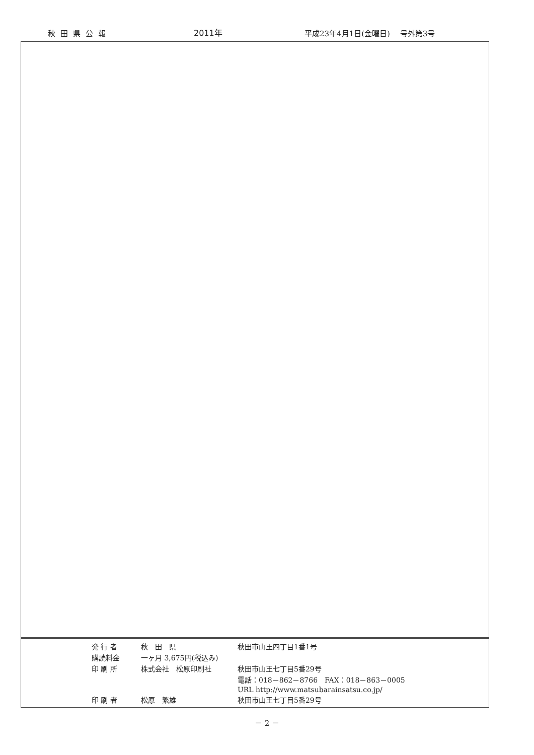秋田県公報 2011年 平成23年4月1日(金曜日)　 号外第3号
| 発 行 者 | 秋 田 県 | 秋田市山王四丁目1番1号 |
| 購読料金 | 一ヶ月 3,675円(税込み) | |
| 印 刷 所 | 株式会社 松原印刷社 | 秋田市山王七丁目5番29号 |
| | | 電話：018－862－8766 FAX：018－863－0005 |
| | | URL http://www.matsubarainsatsu.co.jp/ |
| 印 刷 者 | 松原 繁雄 | 秋田市山王七丁目5番29号 |
－ 2 －